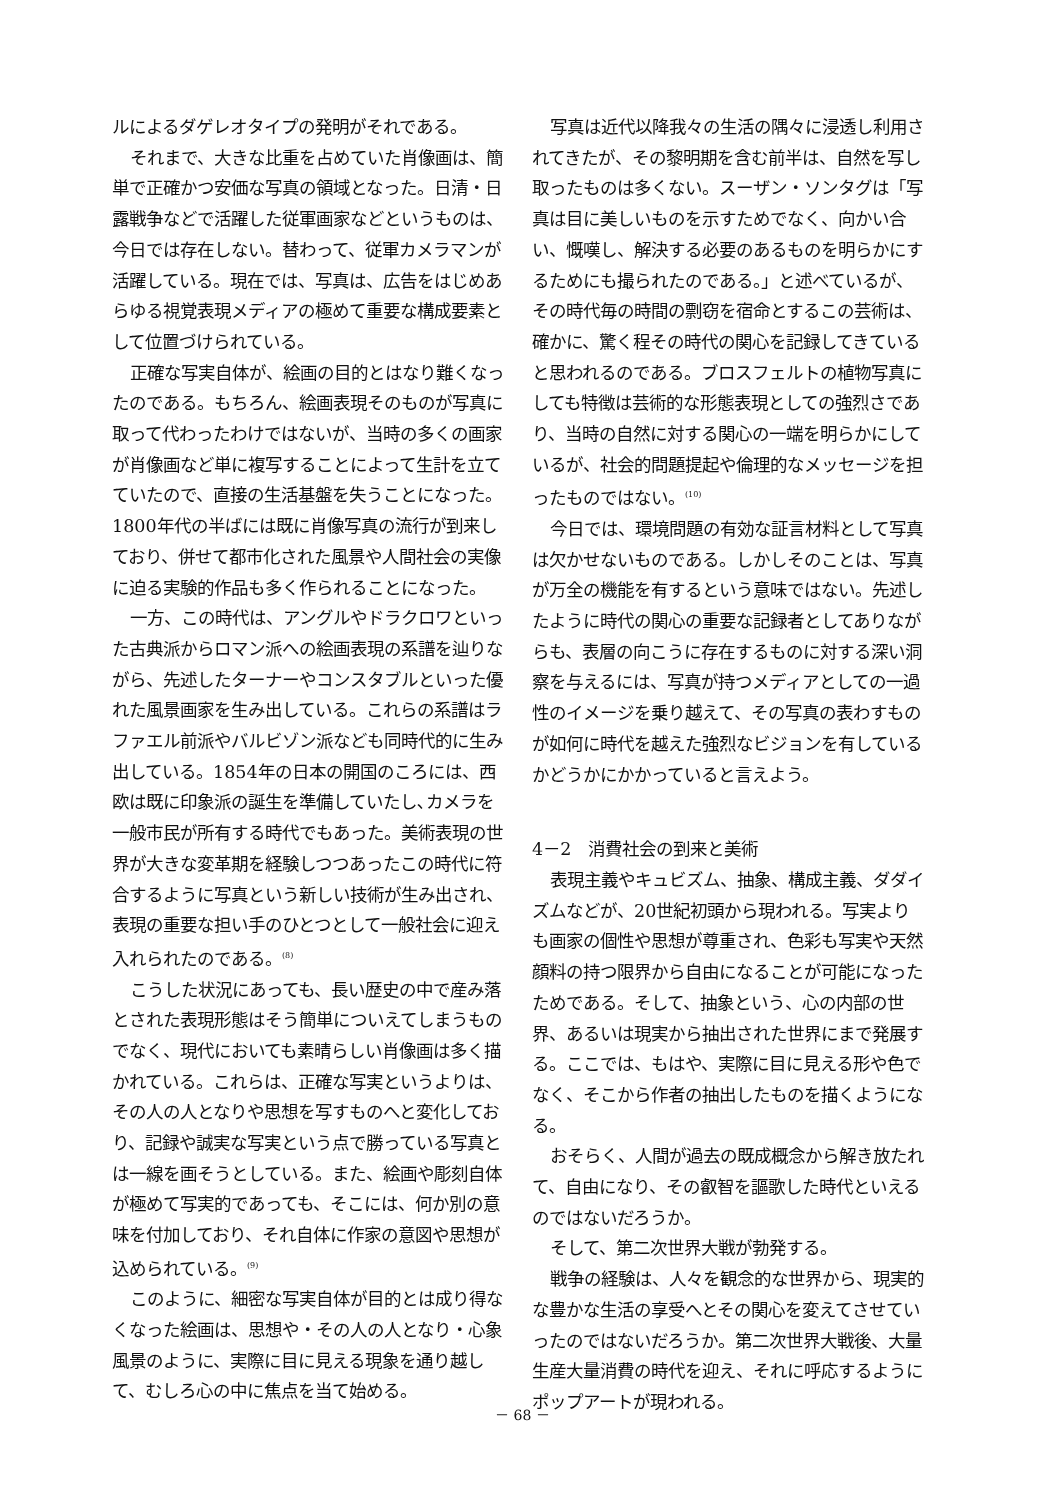ルによるダゲレオタイプの発明がそれである。
それまで、大きな比重を占めていた肖像画は、簡単で正確かつ安価な写真の領域となった。日清・日露戦争などで活躍した従軍画家などというものは、今日では存在しない。替わって、従軍カメラマンが活躍している。現在では、写真は、広告をはじめあらゆる視覚表現メディアの極めて重要な構成要素として位置づけられている。
正確な写実自体が、絵画の目的とはなり難くなったのである。もちろん、絵画表現そのものが写真に取って代わったわけではないが、当時の多くの画家が肖像画など単に複写することによって生計を立てていたので、直接の生活基盤を失うことになった。1800年代の半ばには既に肖像写真の流行が到来しており、併せて都市化された風景や人間社会の実像に迫る実験的作品も多く作られることになった。
一方、この時代は、アングルやドラクロワといった古典派からロマン派への絵画表現の系譜を辿りながら、先述したターナーやコンスタブルといった優れた風景画家を生み出している。これらの系譜はラファエル前派やバルビゾン派なども同時代的に生み出している。1854年の日本の開国のころには、西欧は既に印象派の誕生を準備していたし､カメラを一般市民が所有する時代でもあった。美術表現の世界が大きな変革期を経験しつつあったこの時代に符合するように写真という新しい技術が生み出され、表現の重要な担い手のひとつとして一般社会に迎え入れられたのである。<sup>(8)</sup>
こうした状況にあっても、長い歴史の中で産み落とされた表現形態はそう簡単についえてしまうものでなく、現代においても素晴らしい肖像画は多く描かれている。これらは、正確な写実というよりは、その人の人となりや思想を写すものへと変化しており、記録や誠実な写実という点で勝っている写真とは一線を画そうとしている。また、絵画や彫刻自体が極めて写実的であっても、そこには、何か別の意味を付加しており、それ自体に作家の意図や思想が込められている。<sup>(9)</sup>
このように、細密な写実自体が目的とは成り得なくなった絵画は、思想や・その人の人となり・心象風景のように、実際に目に見える現象を通り越して、むしろ心の中に焦点を当て始める。
写真は近代以降我々の生活の隅々に浸透し利用されてきたが、その黎明期を含む前半は、自然を写し取ったものは多くない。スーザン・ソンタグは「写真は目に美しいものを示すためでなく、向かい合い、慨嘆し、解決する必要のあるものを明らかにするためにも撮られたのである。」と述べているが、その時代毎の時間の剽窃を宿命とするこの芸術は、確かに、驚く程その時代の関心を記録してきていると思われるのである。ブロスフェルトの植物写真にしても特徴は芸術的な形態表現としての強烈さであり、当時の自然に対する関心の一端を明らかにしているが、社会的問題提起や倫理的なメッセージを担ったものではない。<sup>(10)</sup>
今日では、環境問題の有効な証言材料として写真は欠かせないものである。しかしそのことは、写真が万全の機能を有するという意味ではない。先述したように時代の関心の重要な記録者としてありながらも、表層の向こうに存在するものに対する深い洞察を与えるには、写真が持つメディアとしての一過性のイメージを乗り越えて、その写真の表わすものが如何に時代を越えた強烈なビジョンを有しているかどうかにかかっていると言えよう。
4－2　消費社会の到来と美術
表現主義やキュビズム、抽象、構成主義、ダダイズムなどが、20世紀初頭から現われる。写実よりも画家の個性や思想が尊重され、色彩も写実や天然顔料の持つ限界から自由になることが可能になったためである。そして、抽象という、心の内部の世界、あるいは現実から抽出された世界にまで発展する。ここでは、もはや、実際に目に見える形や色でなく、そこから作者の抽出したものを描くようになる。
おそらく、人間が過去の既成概念から解き放たれて、自由になり、その叡智を謳歌した時代といえるのではないだろうか。
そして、第二次世界大戦が勃発する。
戦争の経験は、人々を観念的な世界から、現実的な豊かな生活の享受へとその関心を変えてさせていったのではないだろうか。第二次世界大戦後、大量生産大量消費の時代を迎え、それに呼応するようにポップアートが現われる。
－ 68 －